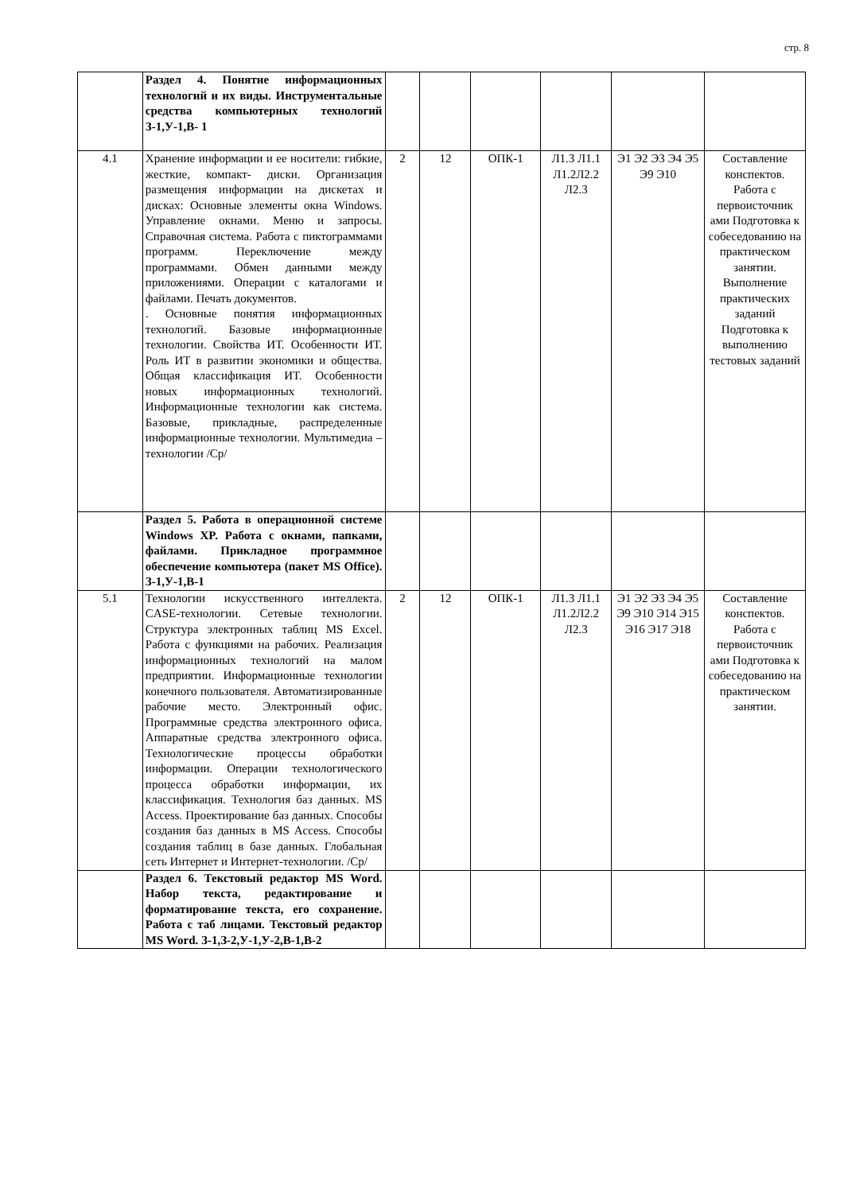стр. 8
| | Раздел 4. Понятие информационных технологий и их виды. Инструментальные средства компьютерных технологий З-1,У-1,В- 1 | | | | | | |
| 4.1 | Хранение информации и ее носители: гибкие, жесткие, компакт- диски. Организация размещения информации на дискетах и дисках: Основные элементы окна Windows. Управление окнами. Меню и запросы. Справочная система. Работа с пиктограммами программ. Переключение между программами. Обмен данными между приложениями. Операции с каталогами и файлами. Печать документов. . Основные понятия информационных технологий. Базовые информационные технологии. Свойства ИТ. Особенности ИТ. Роль ИТ в развитии экономики и общества. Общая классификация ИТ. Особенности новых информационных технологий. Информационные технологии как система. Базовые, прикладные, распределенные информационные технологии. Мультимедиа – технологии /Ср/ | 2 | 12 | ОПК-1 | Л1.3 Л1.1 Л1.2Л2.2 Л2.3 | Э1 Э2 Э3 Э4 Э5 Э9 Э10 | Составление конспектов. Работа с первоисточник ами Подготовка к собеседованию на практическом занятии. Выполнение практических заданий Подготовка к выполнению тестовых заданий |
| | Раздел 5. Работа в операционной системе Windows XP. Работа с окнами, папками, файлами. Прикладное программное обеспечение компьютера (пакет MS Office). З-1,У-1,В-1 | | | | | | |
| 5.1 | Технологии искусственного интеллекта. CASE-технологии. Сетевые технологии. Структура электронных таблиц MS Excel. Работа с функциями на рабочих. Реализация информационных технологий на малом предприятии. Информационные технологии конечного пользователя. Автоматизированные рабочие место. Электронный офис. Программные средства электронного офиса. Аппаратные средства электронного офиса. Технологические процессы обработки информации. Операции технологического процесса обработки информации, их классификация. Технология баз данных. MS Access. Проектирование баз данных. Способы создания баз данных в MS Access. Способы создания таблиц в базе данных. Глобальная сеть Интернет и Интернет-технологии. /Ср/ | 2 | 12 | ОПК-1 | Л1.3 Л1.1 Л1.2Л2.2 Л2.3 | Э1 Э2 Э3 Э4 Э5 Э9 Э10 Э14 Э15 Э16 Э17 Э18 | Составление конспектов. Работа с первоисточник ами Подготовка к собеседованию на практическом занятии. |
| | Раздел 6. Текстовый редактор MS Word. Набор текста, редактирование и форматирование текста, его сохранение. Работа с таб лицами. Текстовый редактор MS Word. З-1,З-2,У-1,У-2,В-1,В-2 | | | | | | |